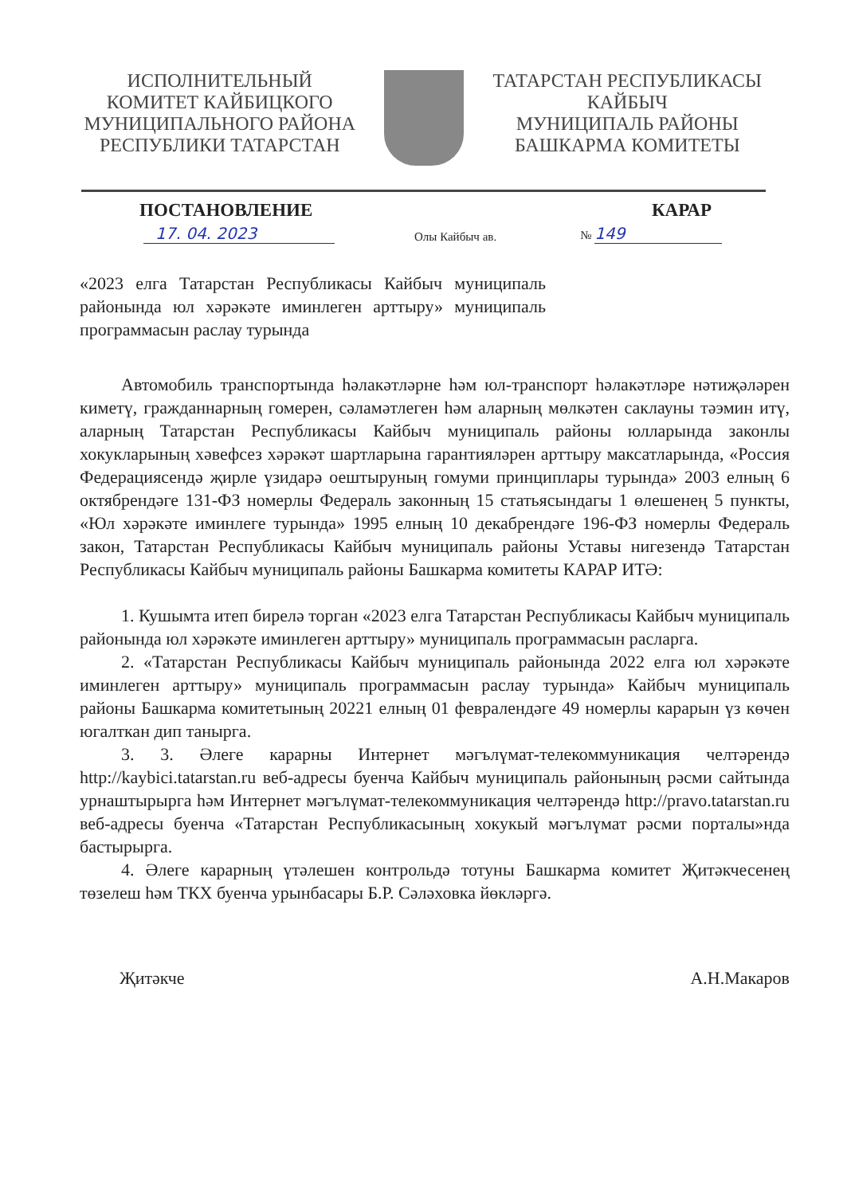ИСПОЛНИТЕЛЬНЫЙ
КОМИТЕТ КАЙБИЦКОГО
МУНИЦИПАЛЬНОГО РАЙОНА
РЕСПУБЛИКИ ТАТАРСТАН
ТАТАРСТАН РЕСПУБЛИКАСЫ
КАЙБЫЧ
МУНИЦИПАЛЬ РАЙОНЫ
БАШКАРМА КОМИТЕТЫ
ПОСТАНОВЛЕНИЕ КАРАР
17. 04. 2023 Олы Кайбыч ав. № 149
«2023 елга Татарстан Республикасы Кайбыч муниципаль районында юл хәрәкәте иминлеген арттыру» муниципаль программасын раслау турында
Автомобиль транспортында һәлакәтләрне һәм юл-транспорт һәлакәтләре нәтиҗәләрен киметү, гражданнарның гомерен, сәламәтлеген һәм аларның мөлкәтен саклауны тәэмин итү, аларның Татарстан Республикасы Кайбыч муниципаль районы юлларында законлы хокукларының хәвефсез хәрәкәт шартларына гарантияләрен арттыру максатларында, «Россия Федерациясендә җирле үзидарә оештыруның гомуми принциплары турында» 2003 елның 6 октябрендәге 131-ФЗ номерлы Федераль законның 15 статьясындагы 1 өлешенең 5 пункты, «Юл хәрәкәте иминлеге турында» 1995 елның 10 декабрендәге 196-ФЗ номерлы Федераль закон, Татарстан Республикасы Кайбыч муниципаль районы Уставы нигезендә Татарстан Республикасы Кайбыч муниципаль районы Башкарма комитеты КАРАР ИТӘ:
1. Кушымта итеп бирелә торган «2023 елга Татарстан Республикасы Кайбыч муниципаль районында юл хәрәкәте иминлеген арттыру» муниципаль программасын расларга.
2. «Татарстан Республикасы Кайбыч муниципаль районында 2022 елга юл хәрәкәте иминлеген арттыру» муниципаль программасын раслау турында» Кайбыч муниципаль районы Башкарма комитетының 20221 елның 01 февралендәге 49 номерлы карарын үз көчен югалткан дип танырга.
3. 3. Әлеге карарны Интернет мәгълүмат-телекоммуникация челтәрендә http://kaybici.tatarstan.ru веб-адресы буенча Кайбыч муниципаль районының рәсми сайтында урнаштырырга һәм Интернет мәгълүмат-телекоммуникация челтәрендә http://pravo.tatarstan.ru веб-адресы буенча «Татарстан Республикасының хокукый мәгълүмат рәсми порталы»нда бастырырга.
4. Әлеге карарның үтәлешен контрольдә тотуны Башкарма комитет Җитәкчесенең төзелеш һәм ТКХ буенча урынбасары Б.Р. Сәләховка йөкләргә.
Җитәкче А.Н.Макаров